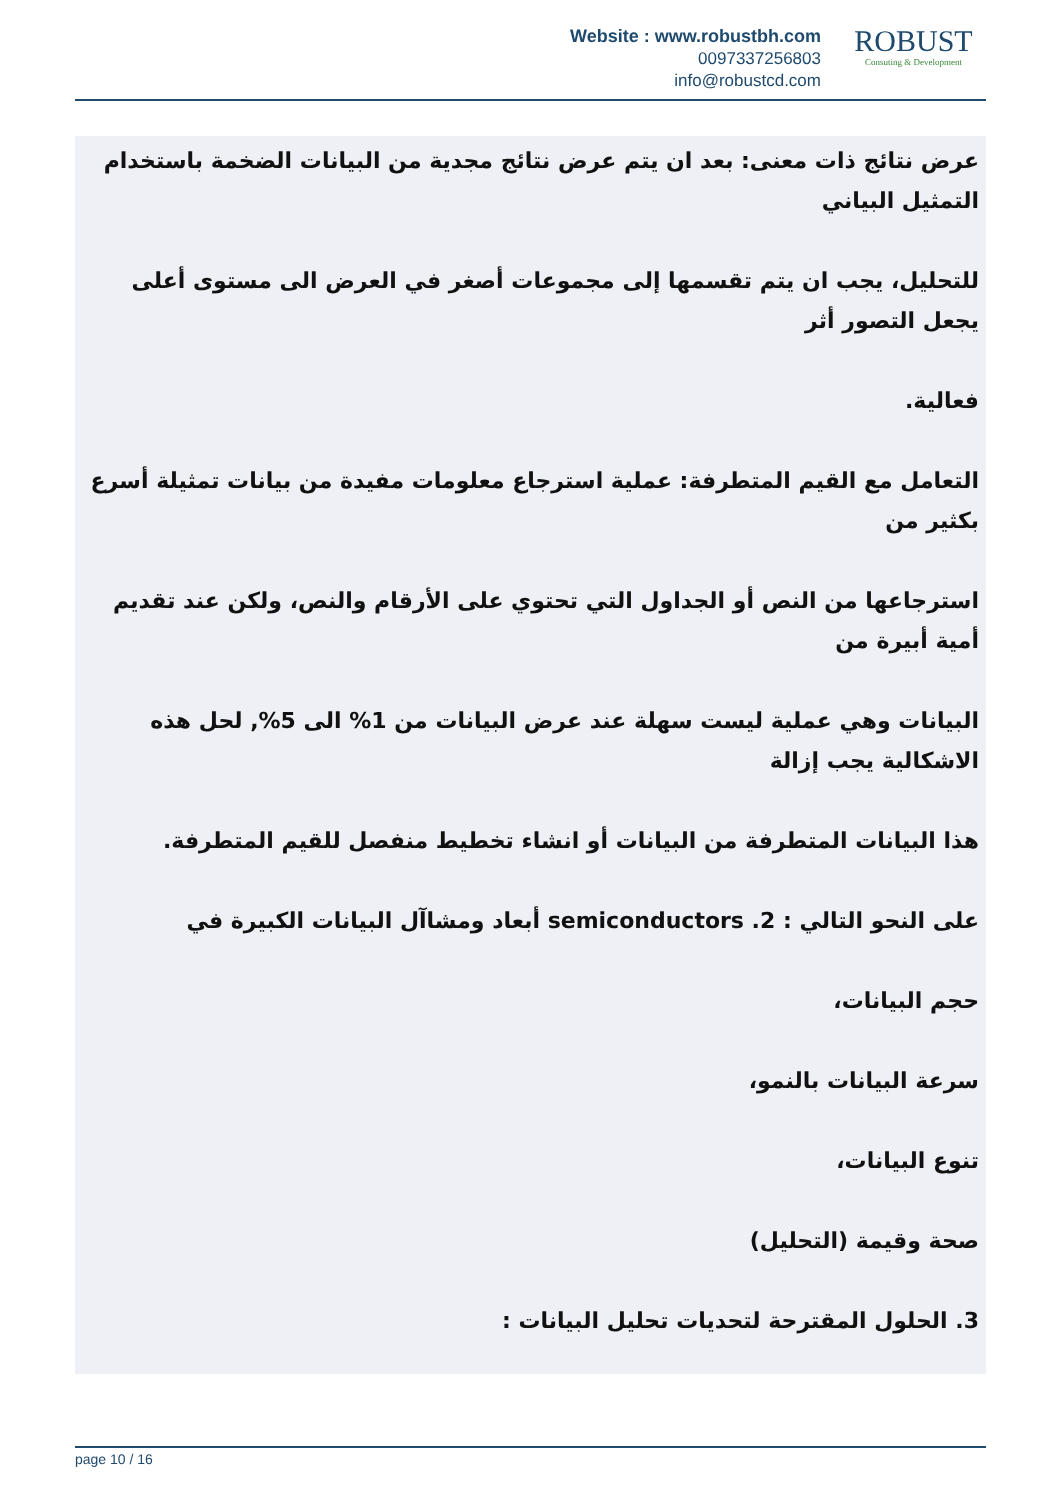Website : www.robustbh.com
0097337256803
info@robustcd.com
ROBUST
Consuting & Development
عرض نتائج ذات معنى: بعد ان يتم عرض نتائج مجدية من البيانات الضخمة باستخدام التمثيل البياني
للتحليل، يجب ان يتم تقسمها إلى مجموعات أصغر في العرض الى مستوى أعلى يجعل التصور أثر
فعالية.
التعامل مع القيم المتطرفة: عملية استرجاع معلومات مفيدة من بيانات تمثيلة أسرع بكثير من
استرجاعها من النص أو الجداول التي تحتوي على الأرقام والنص، ولكن عند تقديم أمية أبيرة من
البيانات وهي عملية ليست سهلة عند عرض البيانات من 1% الى 5%, لحل هذه الاشكالية يجب إزالة
هذا البيانات المتطرفة من البيانات أو انشاء تخطيط منفصل للقيم المتطرفة.
على النحو التالي : semiconductors .2 أبعاد ومشاآل البيانات الكبيرة في
حجم البيانات،
سرعة البيانات بالنمو،
تنوع البيانات،
صحة وقيمة (التحليل)
3. الحلول المقترحة لتحديات تحليل البيانات :
page 10 / 16